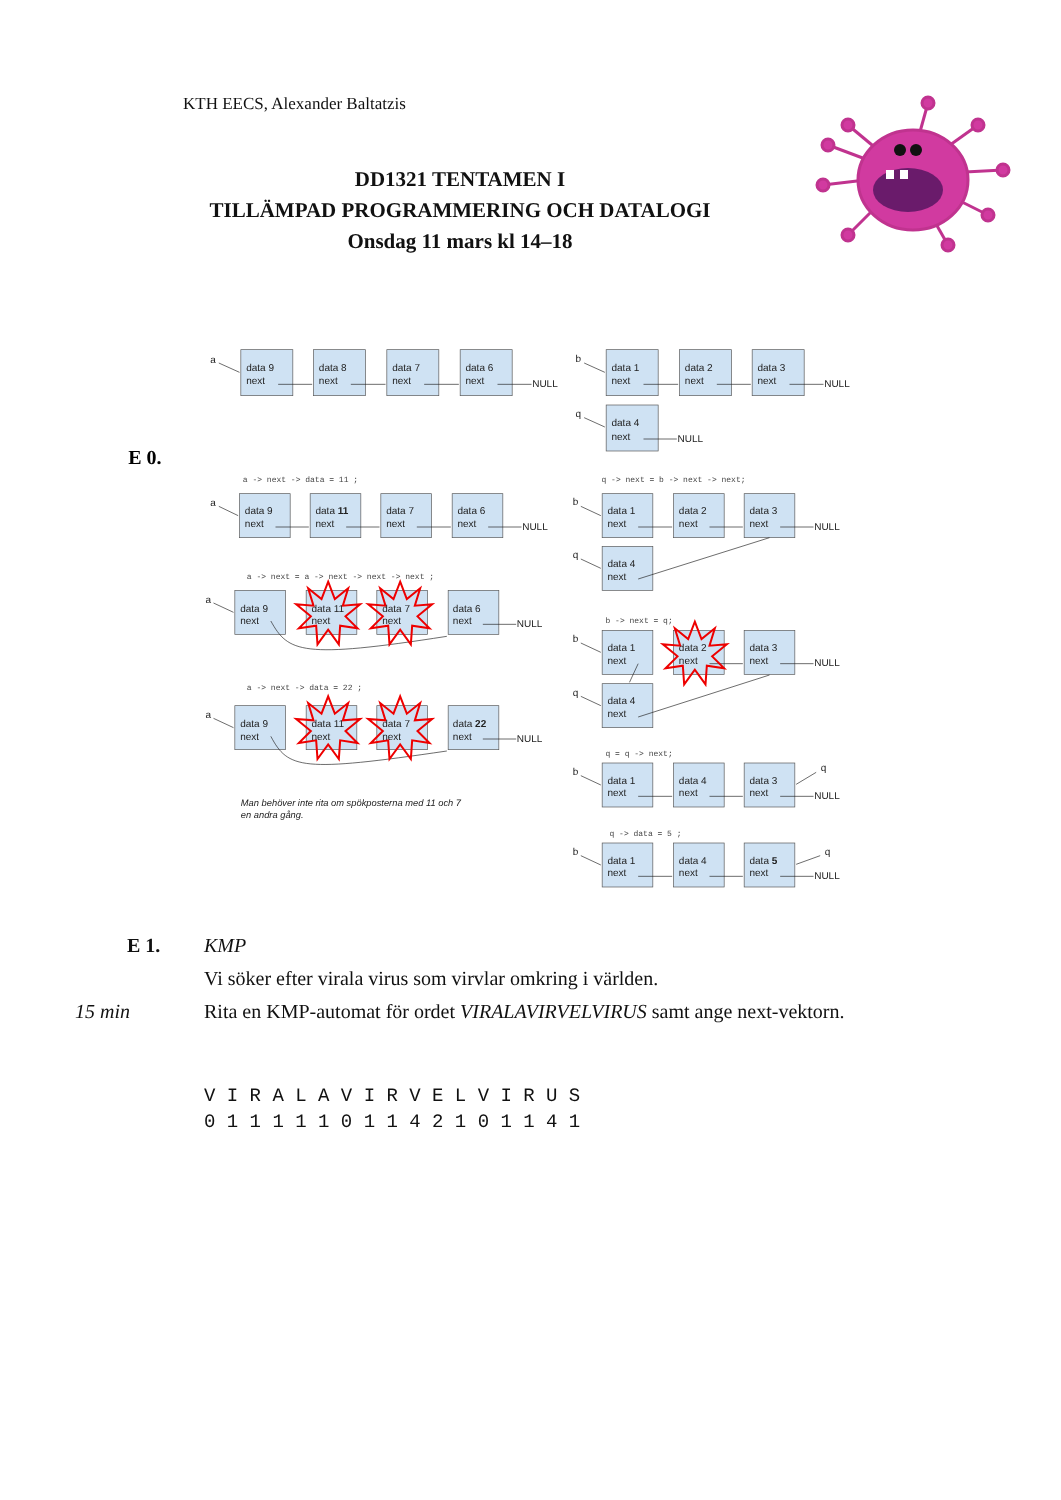KTH EECS, Alexander Baltatzis
DD1321 TENTAMEN I
TILLÄMPAD PROGRAMMERING OCH DATALOGI
Onsdag 11 mars kl 14–18
a
data 9
next
data 8
next
data 7
next
data 6
next
NULL
b
data 1
next
data 2
next
data 3
next
NULL
q
data 4
next
NULL
a
data 9
next
data 11
next
data 7
next
data 6
next
NULL
b
data 1
next
data 2
next
data 3
next
NULL
q
data 4
next
a
data 9
next
data 11
next
data 7
next
data 6
next
NULL
a
data 9
next
data 11
next
data 7
next
data 22
next
NULL
b
data 1
next
data 2
next
data 3
next
NULL
q
data 4
next
b
data 1
next
data 4
next
data 3
next
q
NULL
b
data 1
next
data 4
next
data 5
next
q
NULL
Man behöver inte rita om spökposterna med 11 och 7
en andra gång.
a -> next -> data = 11 ;
q -> next = b -> next -> next;
a -> next = a -> next -> next -> next ;
b -> next = q;
a -> next -> data = 22 ;
q = q -> next;
q -> data = 5 ;
E 0.
E 1. KMP
Vi söker efter virala virus som virvlar omkring i världen.
15 min Rita en KMP-automat för ordet VIRALAVIRVELVIRUS samt ange next-vektorn.
V I R A L A V I R V E L V I R U S 0 1 1 1 1 1 0 1 1 4 2 1 0 1 1 4 1